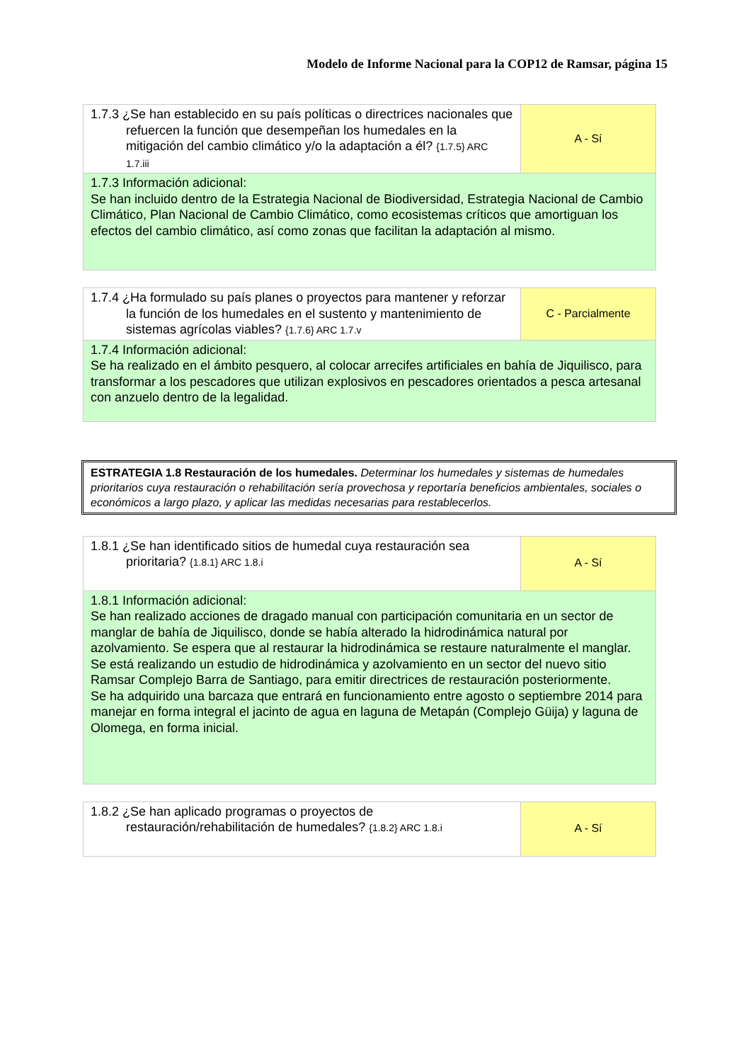Modelo de Informe Nacional para la COP12 de Ramsar, página 15
| 1.7.3 ¿Se han establecido en su país políticas o directrices nacionales que refuercen la función que desempeñan los humedales en la mitigación del cambio climático y/o la adaptación a él? {1.7.5} ARC 1.7.iii | A - Sí |
| 1.7.3 Información adicional: Se han incluido dentro de la Estrategia Nacional de Biodiversidad, Estrategia Nacional de Cambio Climático, Plan Nacional de Cambio Climático, como ecosistemas críticos que amortiguan los efectos del cambio climático, así como zonas que facilitan la adaptación al mismo. | |
| 1.7.4 ¿Ha formulado su país planes o proyectos para mantener y reforzar la función de los humedales en el sustento y mantenimiento de sistemas agrícolas viables? {1.7.6} ARC 1.7.v | C - Parcialmente |
| 1.7.4 Información adicional: Se ha realizado en el ámbito pesquero, al colocar arrecifes artificiales en bahía de Jiquilisco, para transformar a los pescadores que utilizan explosivos en pescadores orientados a pesca artesanal con anzuelo dentro de la legalidad. | |
ESTRATEGIA 1.8 Restauración de los humedales. Determinar los humedales y sistemas de humedales prioritarios cuya restauración o rehabilitación sería provechosa y reportaría beneficios ambientales, sociales o económicos a largo plazo, y aplicar las medidas necesarias para restablecerlos.
| 1.8.1 ¿Se han identificado sitios de humedal cuya restauración sea prioritaria? {1.8.1} ARC 1.8.i | A - Sí |
| 1.8.1 Información adicional: Se han realizado acciones de dragado manual con participación comunitaria en un sector de manglar de bahía de Jiquilisco, donde se había alterado la hidrodinámica natural por azolvamiento. Se espera que al restaurar la hidrodinámica se restaure naturalmente el manglar. Se está realizando un estudio de hidrodinámica y azolvamiento en un sector del nuevo sitio Ramsar Complejo Barra de Santiago, para emitir directrices de restauración posteriormente. Se ha adquirido una barcaza que entrará en funcionamiento entre agosto o septiembre 2014 para manejar en forma integral el jacinto de agua en laguna de Metapán (Complejo Güija) y laguna de Olomega, en forma inicial. | |
| 1.8.2 ¿Se han aplicado programas o proyectos de restauración/rehabilitación de humedales? {1.8.2} ARC 1.8.i | A - Sí |